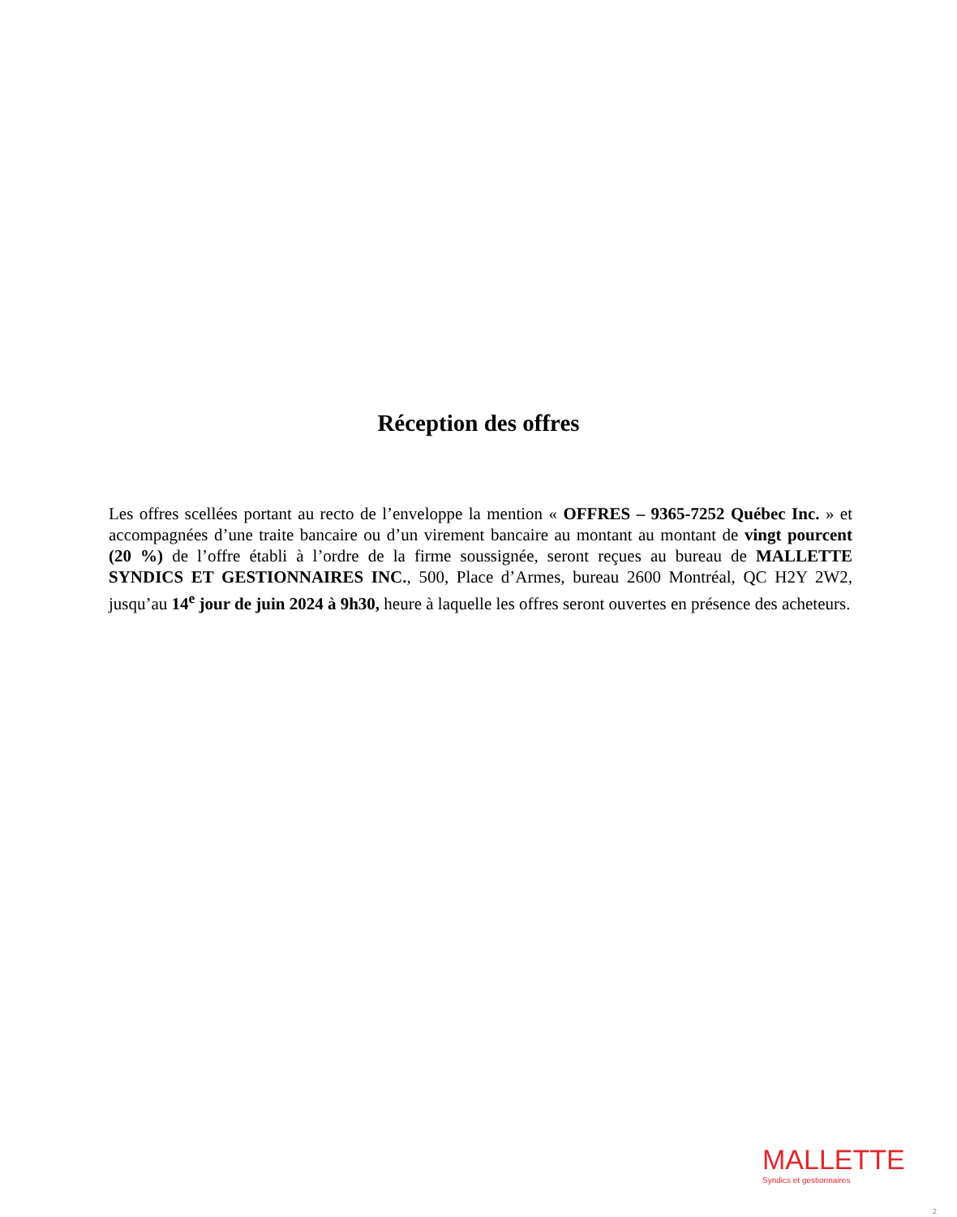Réception des offres
Les offres scellées portant au recto de l’enveloppe la mention « OFFRES – 9365-7252 Québec Inc. » et accompagnées d’une traite bancaire ou d’un virement bancaire au montant au montant de vingt pourcent (20 %) de l’offre établi à l’ordre de la firme soussignée, seront reçues au bureau de MALLETTE SYNDICS ET GESTIONNAIRES INC., 500, Place d’Armes, bureau 2600 Montréal, QC H2Y 2W2, jusqu’au 14<sup>e</sup> jour de juin 2024 à 9h30, heure à laquelle les offres seront ouvertes en présence des acheteurs.
MALLETTE
Syndics et gestionnaires
2